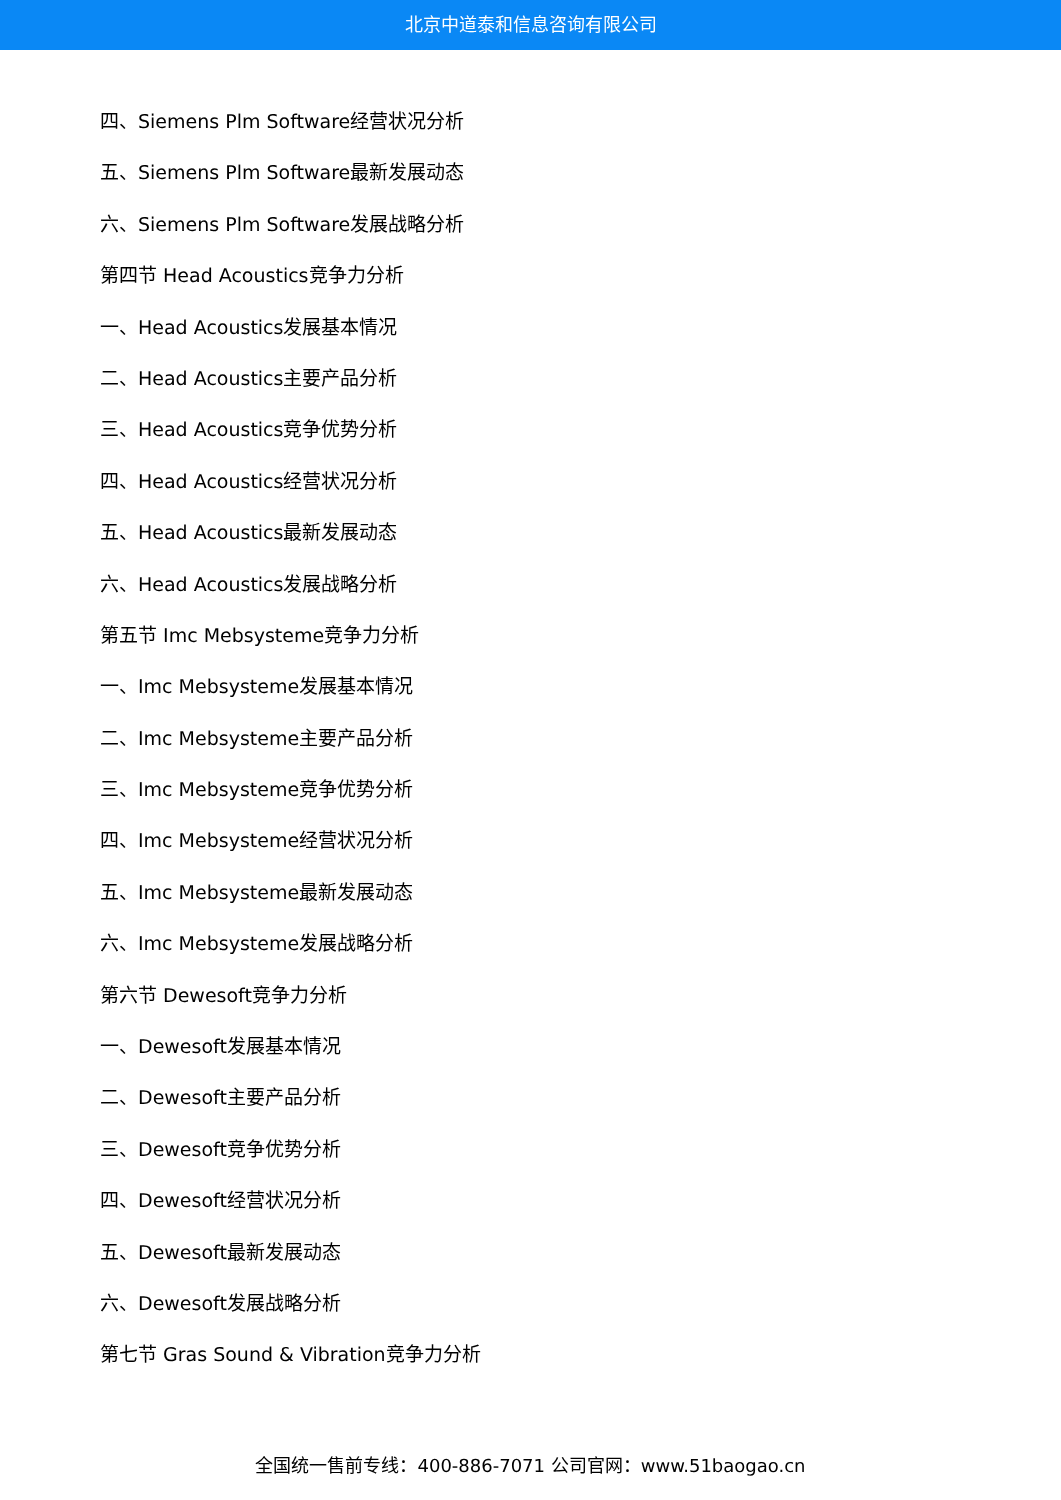北京中道泰和信息咨询有限公司
四、Siemens Plm Software经营状况分析
五、Siemens Plm Software最新发展动态
六、Siemens Plm Software发展战略分析
第四节 Head Acoustics竞争力分析
一、Head Acoustics发展基本情况
二、Head Acoustics主要产品分析
三、Head Acoustics竞争优势分析
四、Head Acoustics经营状况分析
五、Head Acoustics最新发展动态
六、Head Acoustics发展战略分析
第五节 Imc Mebsysteme竞争力分析
一、Imc Mebsysteme发展基本情况
二、Imc Mebsysteme主要产品分析
三、Imc Mebsysteme竞争优势分析
四、Imc Mebsysteme经营状况分析
五、Imc Mebsysteme最新发展动态
六、Imc Mebsysteme发展战略分析
第六节 Dewesoft竞争力分析
一、Dewesoft发展基本情况
二、Dewesoft主要产品分析
三、Dewesoft竞争优势分析
四、Dewesoft经营状况分析
五、Dewesoft最新发展动态
六、Dewesoft发展战略分析
第七节 Gras Sound & Vibration竞争力分析
全国统一售前专线：400-886-7071 公司官网：www.51baogao.cn